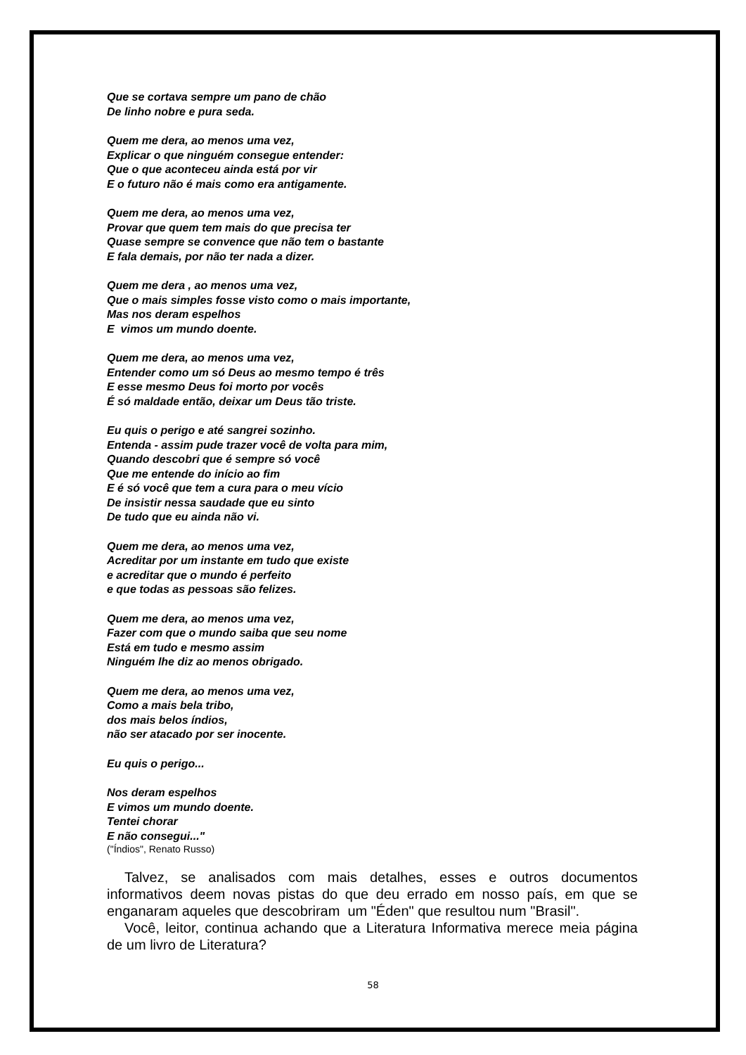Que se cortava sempre um pano de chão
De linho nobre e pura seda.
Quem me dera, ao menos uma vez,
Explicar o que ninguém consegue entender:
Que o que aconteceu ainda está por vir
E o futuro não é mais como era antigamente.
Quem me dera, ao menos uma vez,
Provar que quem tem mais do que precisa ter
Quase sempre se convence que não tem o bastante
E fala demais, por não ter nada a dizer.
Quem me dera , ao menos uma vez,
Que o mais simples fosse visto como o mais importante,
Mas nos deram espelhos
E vimos um mundo doente.
Quem me dera, ao menos uma vez,
Entender como um só Deus ao mesmo tempo é três
E esse mesmo Deus foi morto por vocês
É só maldade então, deixar um Deus tão triste.
Eu quis o perigo e até sangrei sozinho.
Entenda - assim pude trazer você de volta para mim,
Quando descobri que é sempre só você
Que me entende do início ao fim
E é só você que tem a cura para o meu vício
De insistir nessa saudade que eu sinto
De tudo que eu ainda não vi.
Quem me dera, ao menos uma vez,
Acreditar por um instante em tudo que existe
e acreditar que o mundo é perfeito
e que todas as pessoas são felizes.
Quem me dera, ao menos uma vez,
Fazer com que o mundo saiba que seu nome
Está em tudo e mesmo assim
Ninguém lhe diz ao menos obrigado.
Quem me dera, ao menos uma vez,
Como a mais bela tribo,
dos mais belos índios,
não ser atacado por ser inocente.
Eu quis o perigo...
Nos deram espelhos
E vimos um mundo doente.
Tentei chorar
E não consegui..."
("Índios", Renato Russo)
Talvez, se analisados com mais detalhes, esses e outros documentos informativos deem novas pistas do que deu errado em nosso país, em que se enganaram aqueles que descobriram um "Éden" que resultou num "Brasil".
Você, leitor, continua achando que a Literatura Informativa merece meia página de um livro de Literatura?
58